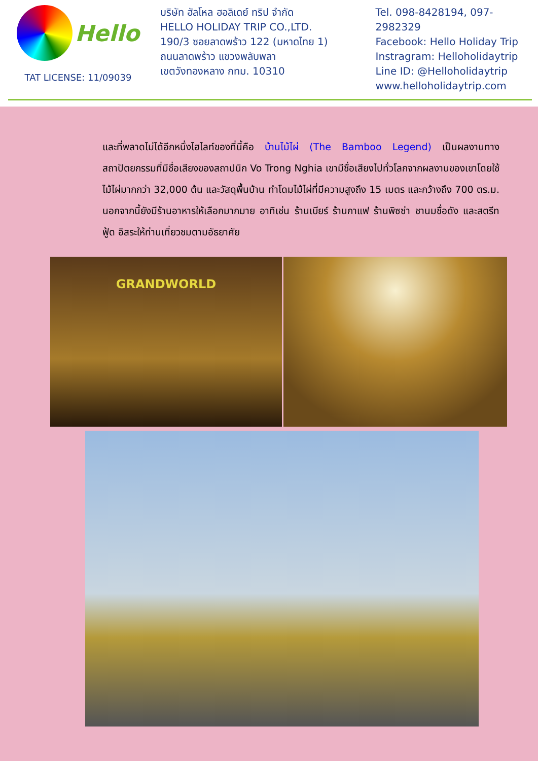Hello
TAT LICENSE: 11/09039
บริษัท ฮัลโหล ฮอลิเดย์ ทริป จำกัด
HELLO HOLIDAY TRIP CO.,LTD.
190/3 ซอยลาดพร้าว 122 (มหาดไทย 1)
ถนนลาดพร้าว แขวงพลับพลา
เขตวังทองหลาง กทม. 10310
Tel. 098-8428194, 097-2982329
Facebook: Hello Holiday Trip
Instragram: Helloholidaytrip
Line ID: @Helloholidaytrip
www.helloholidaytrip.com
และที่พลาดไม่ได้อีกหนึ่งไฮไลท์ของที่นี้คือ บ้านไม้ไผ่ (The Bamboo Legend) เป็นผลงานทางสถาปัตยกรรมที่มีชื่อเสียงของสถาปนิก Vo Trong Nghia เขามีชื่อเสียงไปทั่วโลกจากผลงานของเขาโดยใช้ไม้ไผ่มากกว่า 32,000 ต้น และวัสดุพื้นบ้าน ทำโดมไม้ไผ่ที่มีความสูงถึง 15 เมตร และกว้างถึง 700 ตร.ม. นอกจากนี้ยังมีร้านอาหารให้เลือกมากมาย อาทิเช่น ร้านเบียร์ ร้านกาแฟ ร้านพิซซ่า ชานมชื่อดัง และสตรีทฟู้ด อิสระให้ท่านเที่ยวชมตามอัธยาศัย
GRANDWORLD